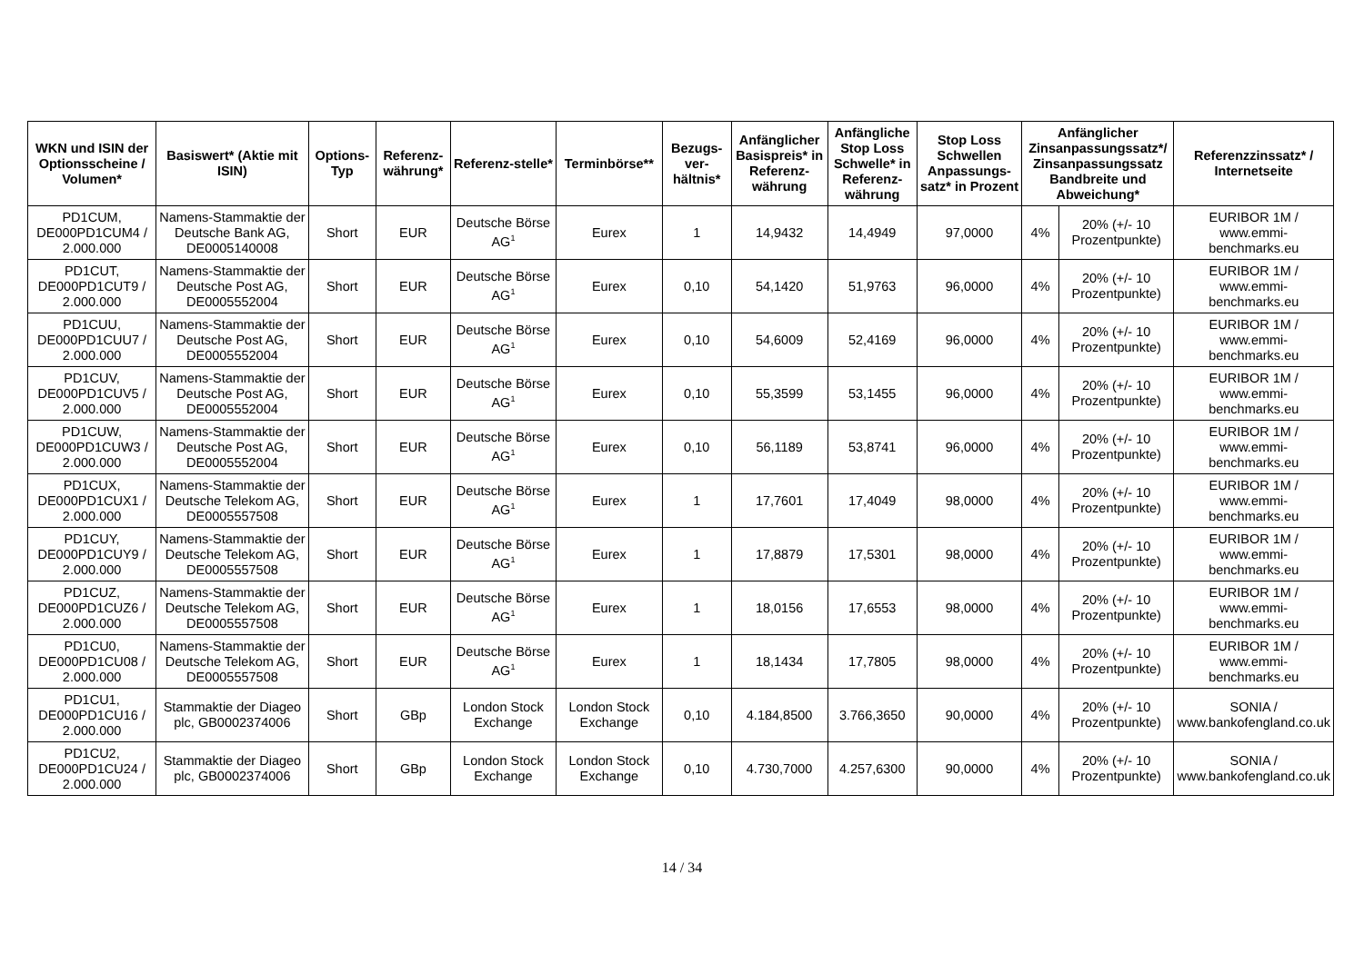| WKN und ISIN der Optionsscheine / Volumen* | Basiswert* (Aktie mit ISIN) | Options-Typ | Referenz-währung* | Referenz-stelle* | Terminbörse** | Bezugs-ver-hältnis* | Anfänglicher Basispreis* in Referenz-währung | Anfängliche Stop Loss Schwelle* in Referenz-währung | Stop Loss Schwellen Anpassungs-satz* in Prozent | Anfänglicher Zinsanpassungssatz*/ Zinsanpassungssatz Bandbreite und Abweichung* | | Referenzzinssatz* / Internetseite |
| --- | --- | --- | --- | --- | --- | --- | --- | --- | --- | --- | --- | --- |
| PD1CUM, DE000PD1CUM4 / 2.000.000 | Namens-Stammaktie der Deutsche Bank AG, DE0005140008 | Short | EUR | Deutsche Börse AG<sup>1</sup> | Eurex | 1 | 14,9432 | 14,4949 | 97,0000 | 4% | 20% (+/- 10 Prozentpunkte) | EURIBOR 1M / www.emmi-benchmarks.eu |
| PD1CUT, DE000PD1CUT9 / 2.000.000 | Namens-Stammaktie der Deutsche Post AG, DE0005552004 | Short | EUR | Deutsche Börse AG<sup>1</sup> | Eurex | 0,10 | 54,1420 | 51,9763 | 96,0000 | 4% | 20% (+/- 10 Prozentpunkte) | EURIBOR 1M / www.emmi-benchmarks.eu |
| PD1CUU, DE000PD1CUU7 / 2.000.000 | Namens-Stammaktie der Deutsche Post AG, DE0005552004 | Short | EUR | Deutsche Börse AG<sup>1</sup> | Eurex | 0,10 | 54,6009 | 52,4169 | 96,0000 | 4% | 20% (+/- 10 Prozentpunkte) | EURIBOR 1M / www.emmi-benchmarks.eu |
| PD1CUV, DE000PD1CUV5 / 2.000.000 | Namens-Stammaktie der Deutsche Post AG, DE0005552004 | Short | EUR | Deutsche Börse AG<sup>1</sup> | Eurex | 0,10 | 55,3599 | 53,1455 | 96,0000 | 4% | 20% (+/- 10 Prozentpunkte) | EURIBOR 1M / www.emmi-benchmarks.eu |
| PD1CUW, DE000PD1CUW3 / 2.000.000 | Namens-Stammaktie der Deutsche Post AG, DE0005552004 | Short | EUR | Deutsche Börse AG<sup>1</sup> | Eurex | 0,10 | 56,1189 | 53,8741 | 96,0000 | 4% | 20% (+/- 10 Prozentpunkte) | EURIBOR 1M / www.emmi-benchmarks.eu |
| PD1CUX, DE000PD1CUX1 / 2.000.000 | Namens-Stammaktie der Deutsche Telekom AG, DE0005557508 | Short | EUR | Deutsche Börse AG<sup>1</sup> | Eurex | 1 | 17,7601 | 17,4049 | 98,0000 | 4% | 20% (+/- 10 Prozentpunkte) | EURIBOR 1M / www.emmi-benchmarks.eu |
| PD1CUY, DE000PD1CUY9 / 2.000.000 | Namens-Stammaktie der Deutsche Telekom AG, DE0005557508 | Short | EUR | Deutsche Börse AG<sup>1</sup> | Eurex | 1 | 17,8879 | 17,5301 | 98,0000 | 4% | 20% (+/- 10 Prozentpunkte) | EURIBOR 1M / www.emmi-benchmarks.eu |
| PD1CUZ, DE000PD1CUZ6 / 2.000.000 | Namens-Stammaktie der Deutsche Telekom AG, DE0005557508 | Short | EUR | Deutsche Börse AG<sup>1</sup> | Eurex | 1 | 18,0156 | 17,6553 | 98,0000 | 4% | 20% (+/- 10 Prozentpunkte) | EURIBOR 1M / www.emmi-benchmarks.eu |
| PD1CU0, DE000PD1CU08 / 2.000.000 | Namens-Stammaktie der Deutsche Telekom AG, DE0005557508 | Short | EUR | Deutsche Börse AG<sup>1</sup> | Eurex | 1 | 18,1434 | 17,7805 | 98,0000 | 4% | 20% (+/- 10 Prozentpunkte) | EURIBOR 1M / www.emmi-benchmarks.eu |
| PD1CU1, DE000PD1CU16 / 2.000.000 | Stammaktie der Diageo plc, GB0002374006 | Short | GBp | London Stock Exchange | London Stock Exchange | 0,10 | 4.184,8500 | 3.766,3650 | 90,0000 | 4% | 20% (+/- 10 Prozentpunkte) | SONIA / www.bankofengland.co.uk |
| PD1CU2, DE000PD1CU24 / 2.000.000 | Stammaktie der Diageo plc, GB0002374006 | Short | GBp | London Stock Exchange | London Stock Exchange | 0,10 | 4.730,7000 | 4.257,6300 | 90,0000 | 4% | 20% (+/- 10 Prozentpunkte) | SONIA / www.bankofengland.co.uk |
14 / 34